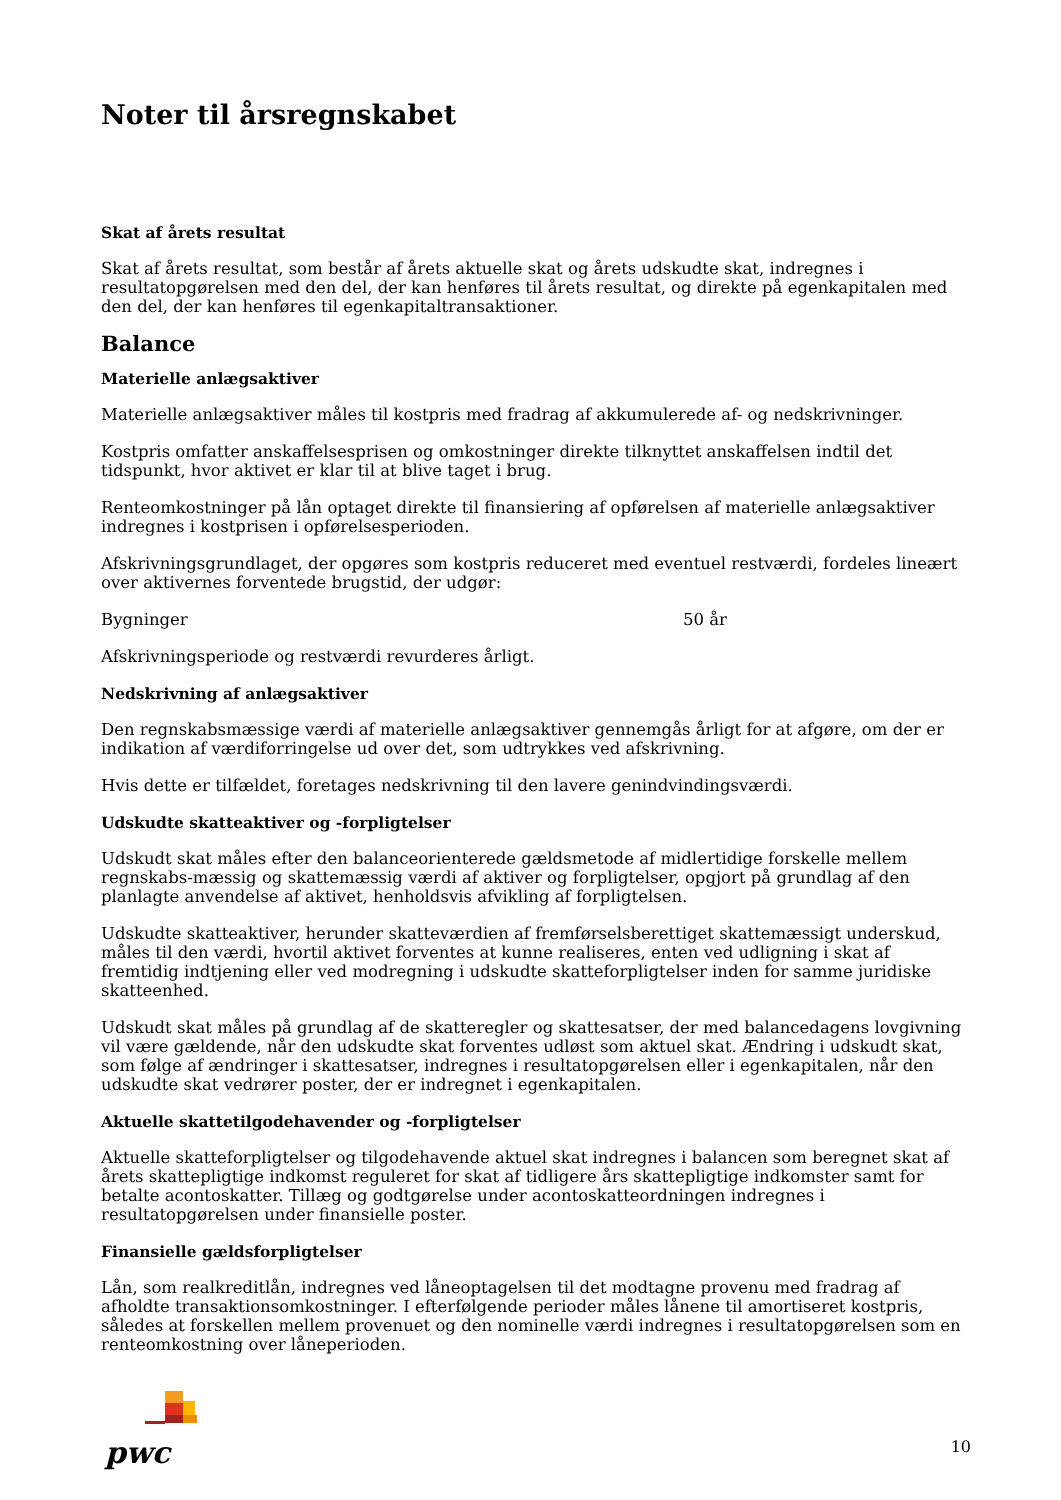Noter til årsregnskabet
Skat af årets resultat
Skat af årets resultat, som består af årets aktuelle skat og årets udskudte skat, indregnes i resultatopgørelsen med den del, der kan henføres til årets resultat, og direkte på egenkapitalen med den del, der kan henføres til egenkapitaltransaktioner.
Balance
Materielle anlægsaktiver
Materielle anlægsaktiver måles til kostpris med fradrag af akkumulerede af- og nedskrivninger.
Kostpris omfatter anskaffelsesprisen og omkostninger direkte tilknyttet anskaffelsen indtil det tidspunkt, hvor aktivet er klar til at blive taget i brug.
Renteomkostninger på lån optaget direkte til finansiering af opførelsen af materielle anlægsaktiver indregnes i kostprisen i opførelsesperioden.
Afskrivningsgrundlaget, der opgøres som kostpris reduceret med eventuel restværdi, fordeles lineært over aktivernes forventede brugstid, der udgør:
Bygninger 50 år
Afskrivningsperiode og restværdi revurderes årligt.
Nedskrivning af anlægsaktiver
Den regnskabsmæssige værdi af materielle anlægsaktiver gennemgås årligt for at afgøre, om der er indikation af værdiforringelse ud over det, som udtrykkes ved afskrivning.
Hvis dette er tilfældet, foretages nedskrivning til den lavere genindvindingsværdi.
Udskudte skatteaktiver og -forpligtelser
Udskudt skat måles efter den balanceorienterede gældsmetode af midlertidige forskelle mellem regnskabs-mæssig og skattemæssig værdi af aktiver og forpligtelser, opgjort på grundlag af den planlagte anvendelse af aktivet, henholdsvis afvikling af forpligtelsen.
Udskudte skatteaktiver, herunder skatteværdien af fremførselsberettiget skattemæssigt underskud, måles til den værdi, hvortil aktivet forventes at kunne realiseres, enten ved udligning i skat af fremtidig indtjening eller ved modregning i udskudte skatteforpligtelser inden for samme juridiske skatteenhed.
Udskudt skat måles på grundlag af de skatteregler og skattesatser, der med balancedagens lovgivning vil være gældende, når den udskudte skat forventes udløst som aktuel skat. Ændring i udskudt skat, som følge af ændringer i skattesatser, indregnes i resultatopgørelsen eller i egenkapitalen, når den udskudte skat vedrører poster, der er indregnet i egenkapitalen.
Aktuelle skattetilgodehavender og -forpligtelser
Aktuelle skatteforpligtelser og tilgodehavende aktuel skat indregnes i balancen som beregnet skat af årets skattepligtige indkomst reguleret for skat af tidligere års skattepligtige indkomster samt for betalte acontoskatter. Tillæg og godtgørelse under acontoskatteordningen indregnes i resultatopgørelsen under finansielle poster.
Finansielle gældsforpligtelser
Lån, som realkreditlån, indregnes ved låneoptagelsen til det modtagne provenu med fradrag af afholdte transaktionsomkostninger. I efterfølgende perioder måles lånene til amortiseret kostpris, således at forskellen mellem provenuet og den nominelle værdi indregnes i resultatopgørelsen som en renteomkostning over låneperioden.
pwc
10